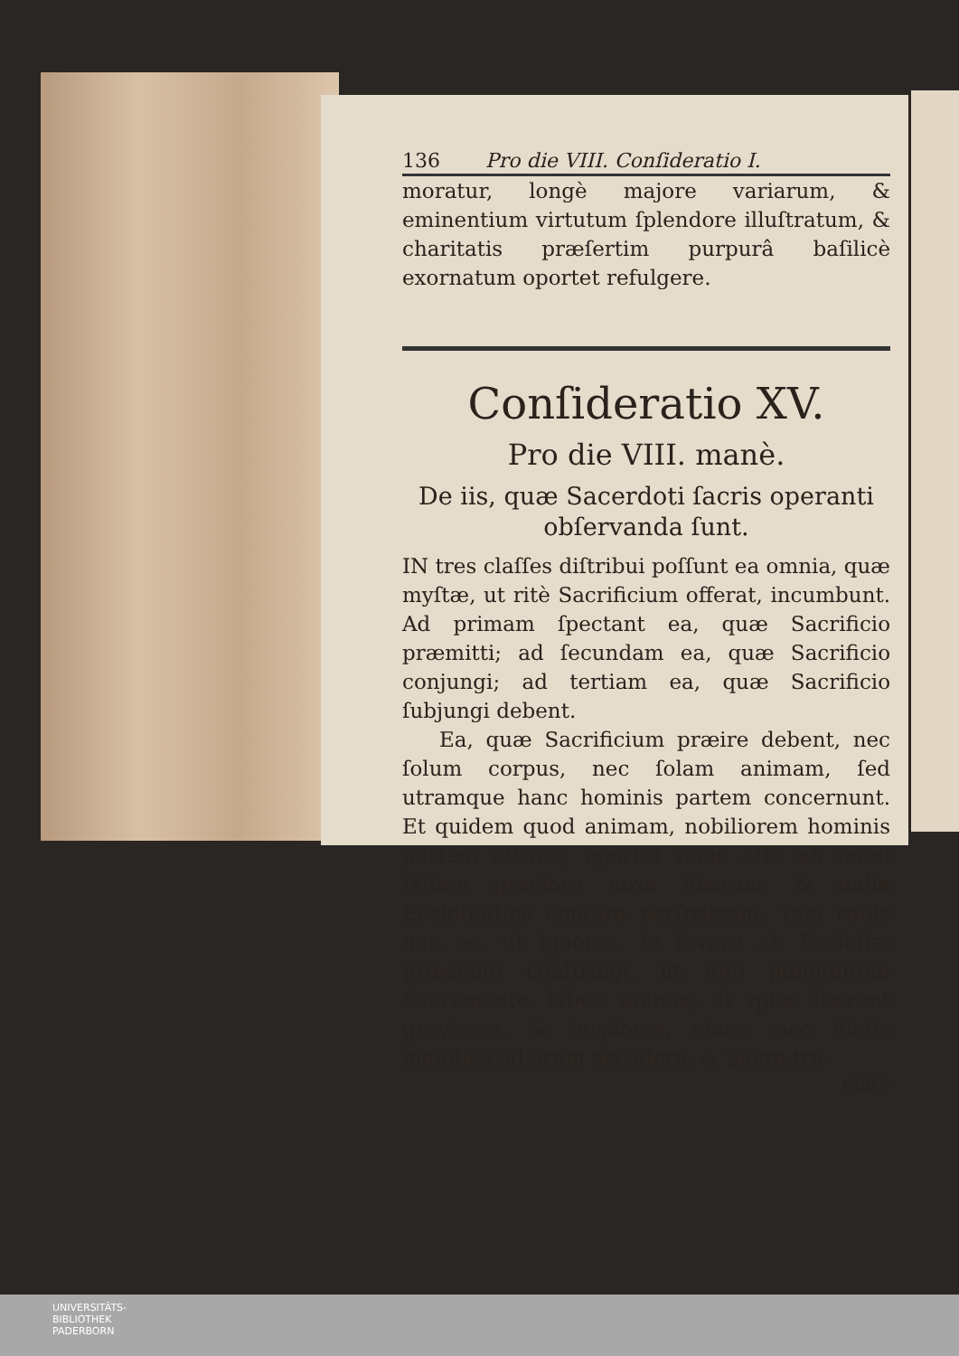136 Pro die VIII. Conſideratio I.
moratur, longè majore variarum, & eminentium virtutum ſplendore illuſtratum, & charitatis præſertim purpurâ baſilicè exornatum oportet refulgere.
Conſideratio XV.
Pro die VIII. manè.
De iis, quæ Sacerdoti ſacris operanti obſervanda ſunt.
IN tres claſſes diſtribui poſſunt ea omnia, quæ myſtæ, ut ritè Sacrificium offerat, incumbunt. Ad primam ſpectant ea, quæ Sacrificio præmitti; ad ſecundam ea, quæ Sacrificio conjungi; ad tertiam ea, quæ Sacrificio ſubjungi debent.
Ea, quæ Sacrificium præire debent, nec ſolum corpus, nec ſolam animam, ſed utramque hanc hominis partem concernunt. Et quidem quod animam, nobiliorem hominis partem attinet, oportet hanc eſſe ab omni ſaltem graviore noxa liberam, & nulla Eccleſiaſtica cenſura perſtrictam. Tam rudis non es, ut ignores, te ſevero ab Eccleſiæ præcepto conſtringi, ut ipſo pœnitentiæ Sacramento labes animæ, ſi quæ hærent graviores, & turpiores, eluas, nec illotis manibus ad aram accedere, & Sacra tra-
ctare
UNIVERSITÄTS-
BIBLIOTHEK
PADERBORN